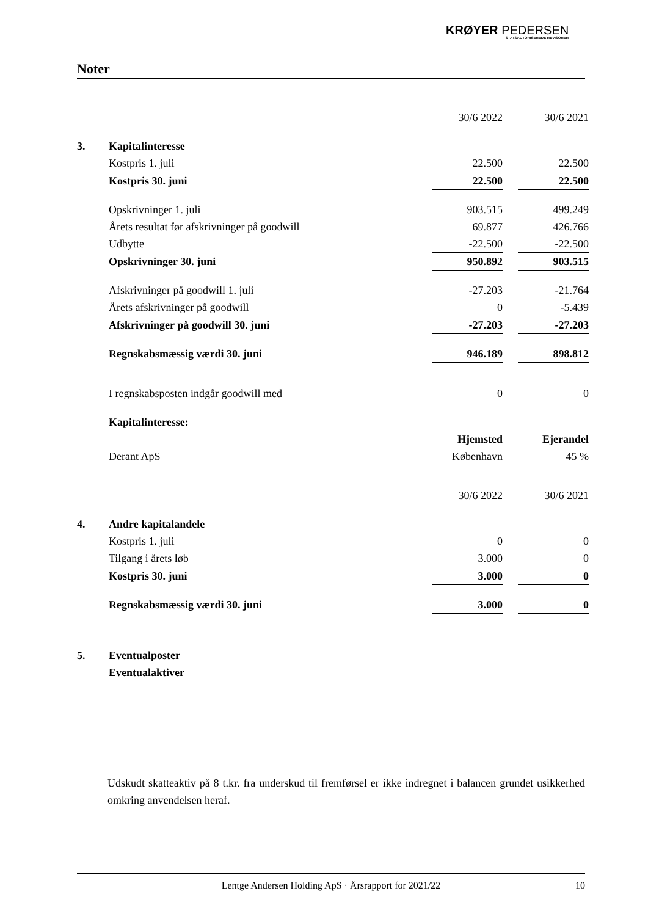KRØYER PEDERSEN
STATSAUTORISEREDE REVISORER
Noter
| | | 30/6 2022 | | 30/6 2021 |
| 3. | Kapitalinteresse | | | |
| | Kostpris 1. juli | 22.500 | | 22.500 |
| | Kostpris 30. juni | 22.500 | | 22.500 |
| | Opskrivninger 1. juli | 903.515 | | 499.249 |
| | Årets resultat før afskrivninger på goodwill | 69.877 | | 426.766 |
| | Udbytte | -22.500 | | -22.500 |
| | Opskrivninger 30. juni | 950.892 | | 903.515 |
| | Afskrivninger på goodwill 1. juli | -27.203 | | -21.764 |
| | Årets afskrivninger på goodwill | 0 | | -5.439 |
| | Afskrivninger på goodwill 30. juni | -27.203 | | -27.203 |
| | Regnskabsmæssig værdi 30. juni | 946.189 | | 898.812 |
| | I regnskabsposten indgår goodwill med | 0 | | 0 |
| | Kapitalinteresse: | | | |
| | | Hjemsted | | Ejerandel |
| | Derant ApS | København | | 45 % |
| | | 30/6 2022 | | 30/6 2021 |
| 4. | Andre kapitalandele | | | |
| | Kostpris 1. juli | 0 | | 0 |
| | Tilgang i årets løb | 3.000 | | 0 |
| | Kostpris 30. juni | 3.000 | | 0 |
| | Regnskabsmæssig værdi 30. juni | 3.000 | | 0 |
| 5. | Eventualposter | | | |
| | Eventualaktiver | | | |
Udskudt skatteaktiv på 8 t.kr. fra underskud til fremførsel er ikke indregnet i balancen grundet usikkerhed omkring anvendelsen heraf.
Lentge Andersen Holding ApS · Årsrapport for 2021/22 10